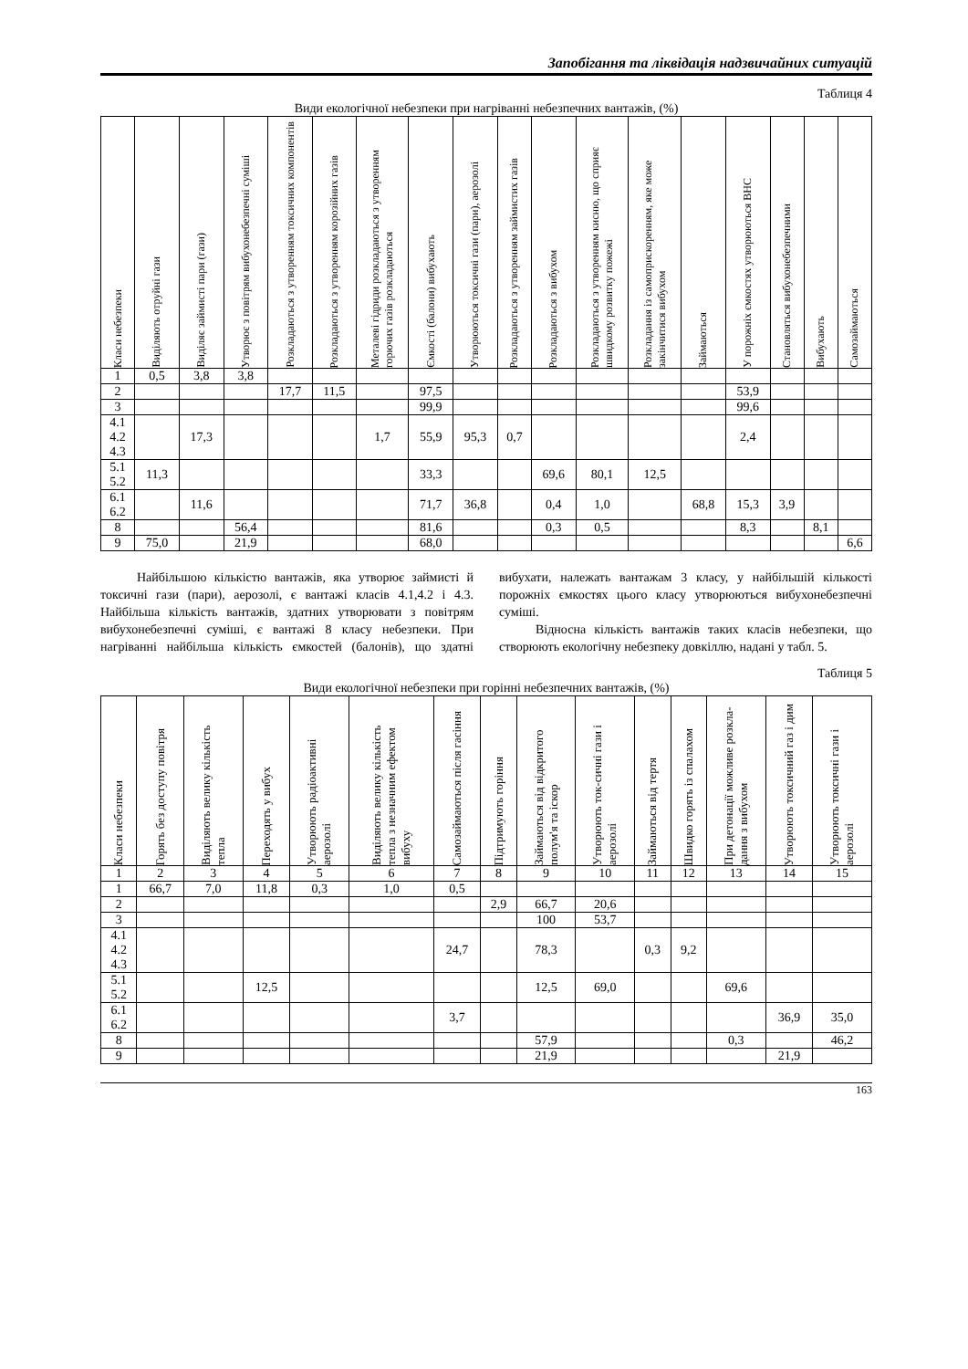Запобігання та ліквідація надзвичайних ситуацій
Таблиця 4
Види екологічної небезпеки при нагріванні небезпечних вантажів, (%)
| Класи небезпеки | Виділяють отруйні гази | Виділяє займисті пари (гази) | Утворює з повітрям вибухонебезпечні суміші | Розкладаються з утворенням токсичних компонентів | Розкладаються з утворенням корозійних газів | Металеві гідриди розкладаються з утворенням горючих газів розкладаються | Ємкості (балони) вибухають | Утворюються токсичні гази (пари), аерозолі | Розкладаються з утворенням займистих газів | Розкладаються з вибухом | Розкладаються з утворенням кисню, що сприяє швидкому розвитку пожежі | Розкладання із самоприскоренням, яке може закінчитися вибухом | Займаються | У порожніх ємкостях утворюються ВНС | Становляться вибухонебезпечними | Вибухають | Самозаймаються |
| --- | --- | --- | --- | --- | --- | --- | --- | --- | --- | --- | --- | --- | --- | --- | --- | --- | --- |
| 1 | 0,5 | 3,8 | 3,8 | | | | | | | | | | | | | | |
| 2 | | | | 17,7 | 11,5 | | 97,5 | | | | | | | 53,9 | | | |
| 3 | | | | | | | 99,9 | | | | | | | 99,6 | | | |
| 4.1 4.2 4.3 | | 17,3 | | | | 1,7 | 55,9 | 95,3 | 0,7 | | | | | 2,4 | | | |
| 5.1 5.2 | 11,3 | | | | | | 33,3 | | | 69,6 | 80,1 | 12,5 | | | | | |
| 6.1 6.2 | | 11,6 | | | | | 71,7 | 36,8 | | 0,4 | 1,0 | | 68,8 | 15,3 | 3,9 | | |
| 8 | | | 56,4 | | | | 81,6 | | | 0,3 | 0,5 | | | 8,3 | | 8,1 | |
| 9 | 75,0 | | 21,9 | | | | 68,0 | | | | | | | | | | 6,6 |
Найбільшою кількістю вантажів, яка утворює займисті й токсичні гази (пари), аерозолі, є вантажі класів 4.1,4.2 і 4.3. Найбільша кількість вантажів, здатних утворювати з повітрям вибухонебезпечні суміші, є вантажі 8 класу небезпеки. При нагріванні найбільша кількість ємкостей (балонів), що здатні вибухати, належать вантажам 3 класу, у найбільшій кількості порожніх ємкостях цього класу утворюються вибухонебезпечні суміші.
Відносна кількість вантажів таких класів небезпеки, що створюють екологічну небезпеку довкіллю, надані у табл. 5.
Таблиця 5
Види екологічної небезпеки при горінні небезпечних вантажів, (%)
| Класи небезпеки | Горять без доступу повітря | Виділяють велику кількість тепла | Переходять у вибух | Утворюють радіоактивні аерозолі | Виділяють велику кількість тепла з незначним ефектом вибуху | Самозаймаються після гасіння | Підтримують горіння | Займаються від відкритого полум'я та іскор | Утворюють ток-сичні гази і аерозолі | Займаються від тертя | Швидко горять із спалахом | При детонації можливе розкла-дання з вибухом | Утворюють токсичний газ і дим | Утворюють токсичні гази і аерозолі |
| --- | --- | --- | --- | --- | --- | --- | --- | --- | --- | --- | --- | --- | --- | --- |
| 1 | 2 | 3 | 4 | 5 | 6 | 7 | 8 | 9 | 10 | 11 | 12 | 13 | 14 | 15 |
| 1 | 66,7 | 7,0 | 11,8 | 0,3 | 1,0 | 0,5 | | | | | | | | |
| 2 | | | | | | | 2,9 | 66,7 | 20,6 | | | | | |
| 3 | | | | | | | | 100 | 53,7 | | | | | |
| 4.1 4.2 4.3 | | | | | | 24,7 | | 78,3 | | 0,3 | 9,2 | | | |
| 5.1 5.2 | | | 12,5 | | | | | 12,5 | 69,0 | | | 69,6 | | |
| 6.1 6.2 | | | | | | 3,7 | | | | | | | 36,9 | 35,0 |
| 8 | | | | | | | | 57,9 | | | | 0,3 | | 46,2 |
| 9 | | | | | | | | 21,9 | | | | | 21,9 | |
163